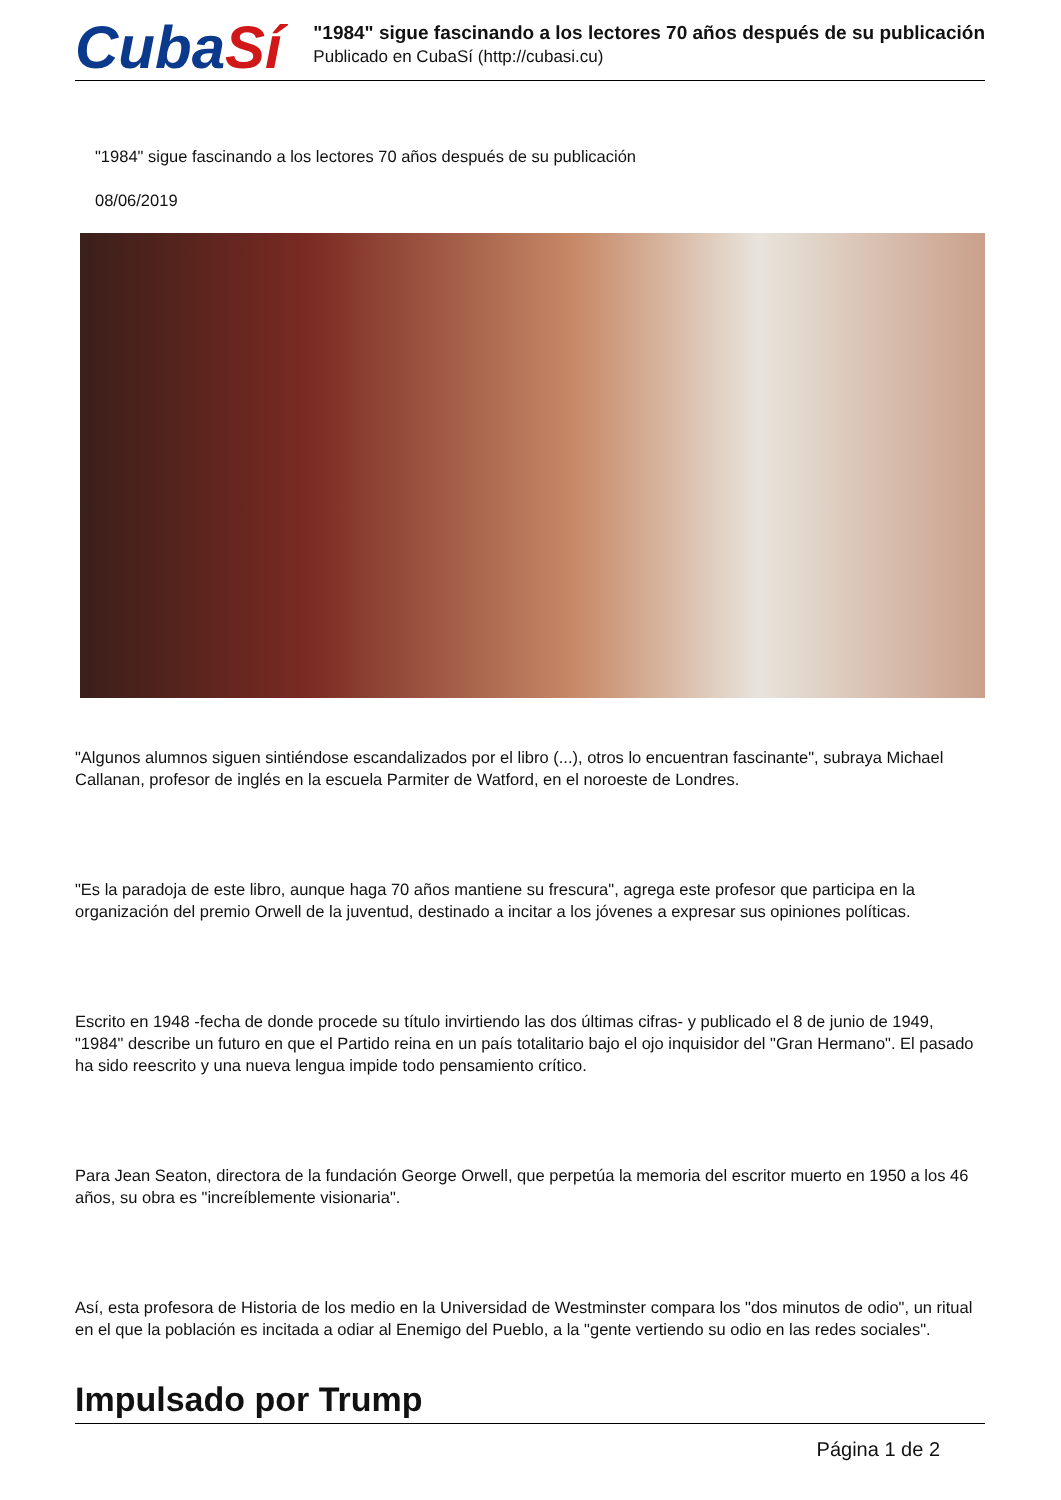CubaSí
"1984" sigue fascinando a los lectores 70 años después de su publicación
Publicado en CubaSí (http://cubasi.cu)
"1984" sigue fascinando a los lectores 70 años después de su publicación
08/06/2019
"Algunos alumnos siguen sintiéndose escandalizados por el libro (...), otros lo encuentran fascinante", subraya Michael Callanan, profesor de inglés en la escuela Parmiter de Watford, en el noroeste de Londres.
"Es la paradoja de este libro, aunque haga 70 años mantiene su frescura", agrega este profesor que participa en la organización del premio Orwell de la juventud, destinado a incitar a los jóvenes a expresar sus opiniones políticas.
Escrito en 1948 -fecha de donde procede su título invirtiendo las dos últimas cifras- y publicado el 8 de junio de 1949, "1984" describe un futuro en que el Partido reina en un país totalitario bajo el ojo inquisidor del "Gran Hermano". El pasado ha sido reescrito y una nueva lengua impide todo pensamiento crítico.
Para Jean Seaton, directora de la fundación George Orwell, que perpetúa la memoria del escritor muerto en 1950 a los 46 años, su obra es "increíblemente visionaria".
Así, esta profesora de Historia de los medio en la Universidad de Westminster compara los "dos minutos de odio", un ritual en el que la población es incitada a odiar al Enemigo del Pueblo, a la "gente vertiendo su odio en las redes sociales".
Impulsado por Trump
Página 1 de 2